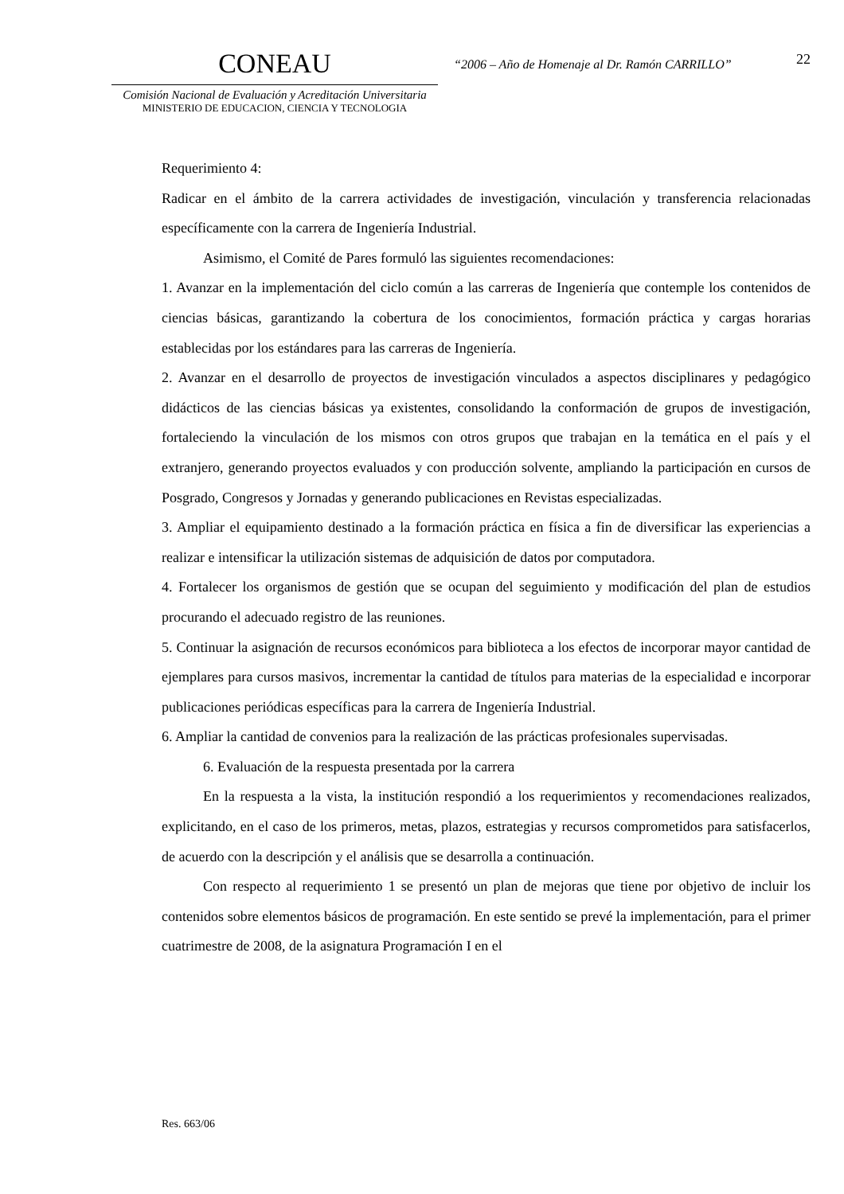CONEAU
Comisión Nacional de Evaluación y Acreditación Universitaria
MINISTERIO DE EDUCACION, CIENCIA Y TECNOLOGIA
“2006 – Año de Homenaje al Dr. Ramón CARRILLO”
22
Requerimiento 4:
Radicar en el ámbito de la carrera actividades de investigación, vinculación y transferencia relacionadas específicamente con la carrera de Ingeniería Industrial.
Asimismo, el Comité de Pares formuló las siguientes recomendaciones:
1. Avanzar en la implementación del ciclo común a las carreras de Ingeniería que contemple los contenidos de ciencias básicas, garantizando la cobertura de los conocimientos, formación práctica y cargas horarias establecidas por los estándares para las carreras de Ingeniería.
2. Avanzar en el desarrollo de proyectos de investigación vinculados a aspectos disciplinares y pedagógico didácticos de las ciencias básicas ya existentes, consolidando la conformación de grupos de investigación, fortaleciendo la vinculación de los mismos con otros grupos que trabajan en la temática en el país y el extranjero, generando proyectos evaluados y con producción solvente, ampliando la participación en cursos de Posgrado, Congresos y Jornadas y generando publicaciones en Revistas especializadas.
3. Ampliar el equipamiento destinado a la formación práctica en física a fin de diversificar las experiencias a realizar e intensificar la utilización sistemas de adquisición de datos por computadora.
4. Fortalecer los organismos de gestión que se ocupan del seguimiento y modificación del plan de estudios procurando el adecuado registro de las reuniones.
5. Continuar la asignación de recursos económicos para biblioteca a los efectos de incorporar mayor cantidad de ejemplares para cursos masivos, incrementar la cantidad de títulos para materias de la especialidad e incorporar publicaciones periódicas específicas para la carrera de Ingeniería Industrial.
6. Ampliar la cantidad de convenios para la realización de las prácticas profesionales supervisadas.
6. Evaluación de la respuesta presentada por la carrera
En la respuesta a la vista, la institución respondió a los requerimientos y recomendaciones realizados, explicitando, en el caso de los primeros, metas, plazos, estrategias y recursos comprometidos para satisfacerlos, de acuerdo con la descripción y el análisis que se desarrolla a continuación.
Con respecto al requerimiento 1 se presentó un plan de mejoras que tiene por objetivo de incluir los contenidos sobre elementos básicos de programación. En este sentido se prevé la implementación, para el primer cuatrimestre de 2008, de la asignatura Programación I en el
Res. 663/06